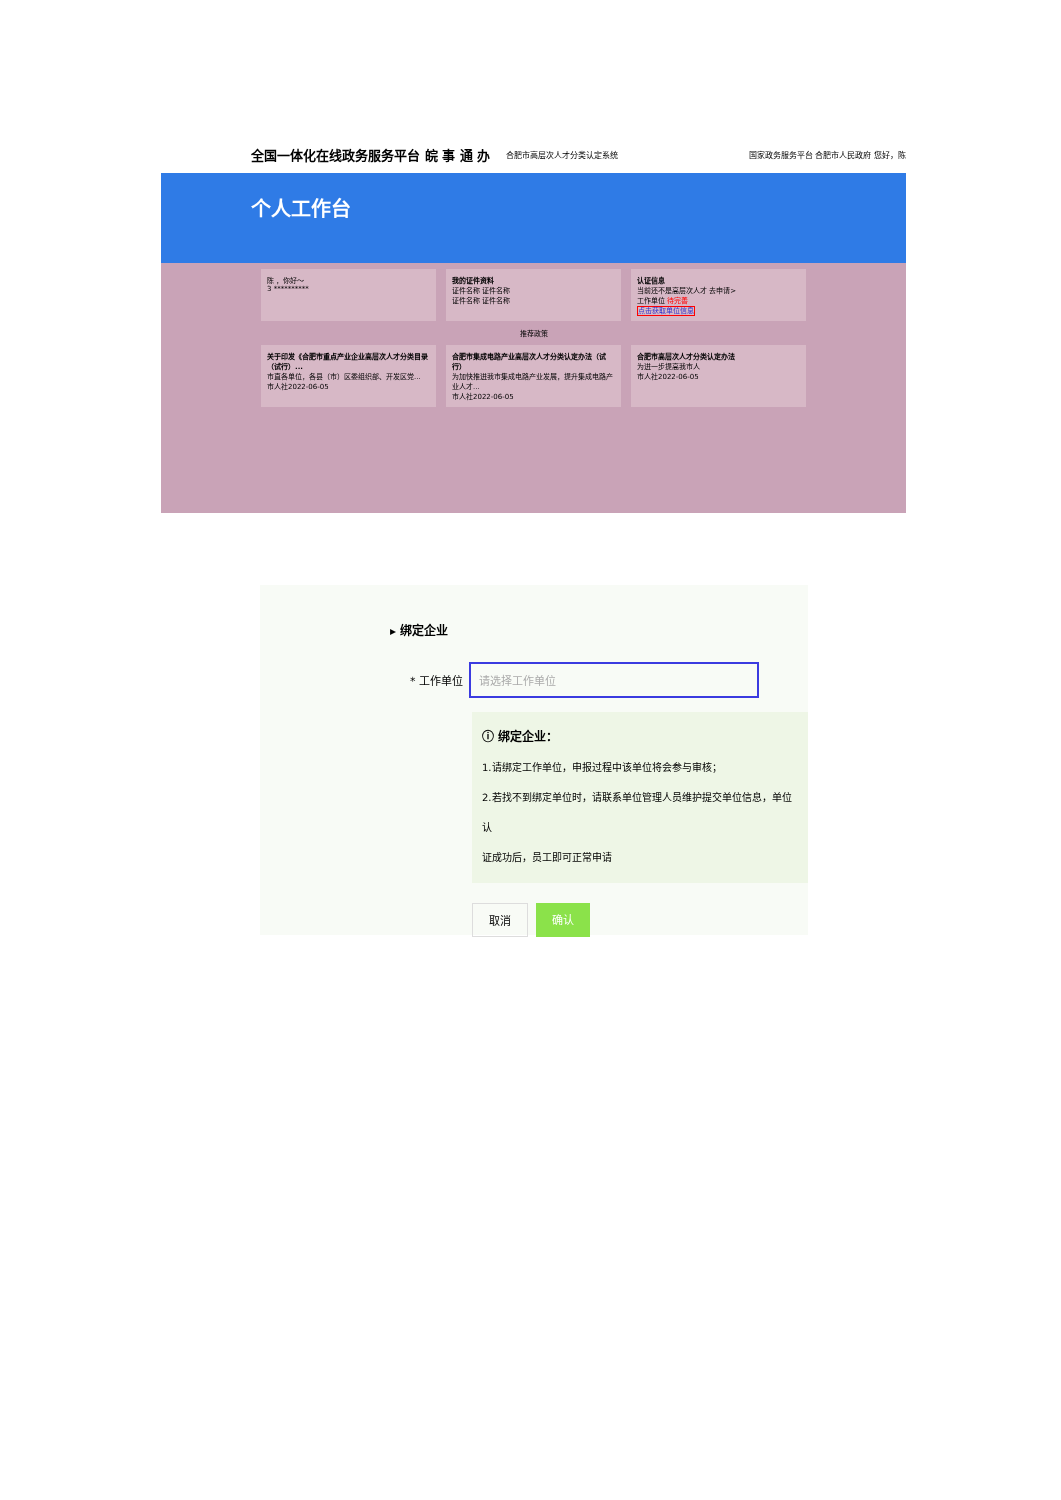全国一体化在线政务服务平台 皖 事 通 办 合肥市高层次人才分类认定系统 国家政务服务平台 合肥市人民政府 您好，陈
个人工作台
陈 ，你好～
3 **********
我的证件资料
证件名称 证件名称
证件名称 证件名称
认证信息
当前还不是高层次人才 去申请>
工作单位 待完善
点击获取单位信息
推荐政策
关于印发《合肥市重点产业企业高层次人才分类目录（试行）...
市直各单位，各县（市）区委组织部、开发区党...
市人社2022-06-05
合肥市集成电路产业高层次人才分类认定办法（试行）
为加快推进我市集成电路产业发展，提升集成电路产业人才...
市人社2022-06-05
合肥市高层次人才分类认定办法
为进一步提高我市人
市人社2022-06-05
▸ 绑定企业
* 工作单位
请选择工作单位
ⓘ 绑定企业：
1.请绑定工作单位，申报过程中该单位将会参与审核；
2.若找不到绑定单位时，请联系单位管理人员维护提交单位信息，单位认
证成功后，员工即可正常申请
取消 确认